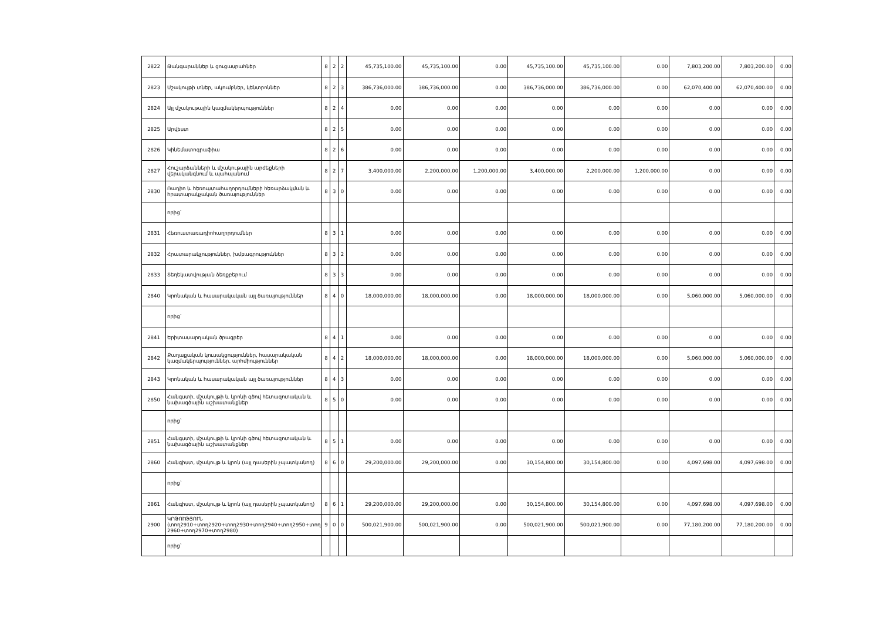| 2822 | Թանգարաններ և ցուցասրահներ | 8 | 2 | 2 | 45,735,100.00 | 45,735,100.00 | 0.00 | 45,735,100.00 | 45,735,100.00 | 0.00 | 7,803,200.00 | 7,803,200.00 | 0.00 |
| 2823 | Մշակույթի տներ, ակումբներ, կենտրոններ | 8 | 2 | 3 | 386,736,000.00 | 386,736,000.00 | 0.00 | 386,736,000.00 | 386,736,000.00 | 0.00 | 62,070,400.00 | 62,070,400.00 | 0.00 |
| 2824 | Այլ մշակութային կազմակերպություններ | 8 | 2 | 4 | 0.00 | 0.00 | 0.00 | 0.00 | 0.00 | 0.00 | 0.00 | 0.00 | 0.00 |
| 2825 | Արվեստ | 8 | 2 | 5 | 0.00 | 0.00 | 0.00 | 0.00 | 0.00 | 0.00 | 0.00 | 0.00 | 0.00 |
| 2826 | Կինեմատոգրաֆիա | 8 | 2 | 6 | 0.00 | 0.00 | 0.00 | 0.00 | 0.00 | 0.00 | 0.00 | 0.00 | 0.00 |
| 2827 | Հուշարձանների և մշակութային արժեքների վերականգնում և պահպանում | 8 | 2 | 7 | 3,400,000.00 | 2,200,000.00 | 1,200,000.00 | 3,400,000.00 | 2,200,000.00 | 1,200,000.00 | 0.00 | 0.00 | 0.00 |
| 2830 | Ռադիո և հեռուստահաղորդումների հեռարձակման և հրատարակչական ծառայություններ | 8 | 3 | 0 | 0.00 | 0.00 | 0.00 | 0.00 | 0.00 | 0.00 | 0.00 | 0.00 | 0.00 |
| | որից` | | | | | | | | | | | | |
| 2831 | Հեռուստառադիոհաղորդումներ | 8 | 3 | 1 | 0.00 | 0.00 | 0.00 | 0.00 | 0.00 | 0.00 | 0.00 | 0.00 | 0.00 |
| 2832 | Հրատարակչություններ, խմբագրություններ | 8 | 3 | 2 | 0.00 | 0.00 | 0.00 | 0.00 | 0.00 | 0.00 | 0.00 | 0.00 | 0.00 |
| 2833 | Տեղեկատվության ձեռքբերում | 8 | 3 | 3 | 0.00 | 0.00 | 0.00 | 0.00 | 0.00 | 0.00 | 0.00 | 0.00 | 0.00 |
| 2840 | Կրոնական և հասարակական այլ ծառայություններ | 8 | 4 | 0 | 18,000,000.00 | 18,000,000.00 | 0.00 | 18,000,000.00 | 18,000,000.00 | 0.00 | 5,060,000.00 | 5,060,000.00 | 0.00 |
| | որից` | | | | | | | | | | | | |
| 2841 | Երիտասարդական ծրագրեր | 8 | 4 | 1 | 0.00 | 0.00 | 0.00 | 0.00 | 0.00 | 0.00 | 0.00 | 0.00 | 0.00 |
| 2842 | Քաղաքական կուսակցություններ, հասարակական կազմակերպություններ, արհմիություններ | 8 | 4 | 2 | 18,000,000.00 | 18,000,000.00 | 0.00 | 18,000,000.00 | 18,000,000.00 | 0.00 | 5,060,000.00 | 5,060,000.00 | 0.00 |
| 2843 | Կրոնական և հասարակական այլ ծառայություններ | 8 | 4 | 3 | 0.00 | 0.00 | 0.00 | 0.00 | 0.00 | 0.00 | 0.00 | 0.00 | 0.00 |
| 2850 | Հանգստի, մշակույթի և կրոնի գծով հետազոտական և նախագծային աշխատանքներ | 8 | 5 | 0 | 0.00 | 0.00 | 0.00 | 0.00 | 0.00 | 0.00 | 0.00 | 0.00 | 0.00 |
| | որից` | | | | | | | | | | | | |
| 2851 | Հանգստի, մշակույթի և կրոնի գծով հետազոտական և նախագծային աշխատանքներ | 8 | 5 | 1 | 0.00 | 0.00 | 0.00 | 0.00 | 0.00 | 0.00 | 0.00 | 0.00 | 0.00 |
| 2860 | Հանգիստ, մշակույթ և կրոն (այլ դասերին չպատկանող) | 8 | 6 | 0 | 29,200,000.00 | 29,200,000.00 | 0.00 | 30,154,800.00 | 30,154,800.00 | 0.00 | 4,097,698.00 | 4,097,698.00 | 0.00 |
| | որից` | | | | | | | | | | | | |
| 2861 | Հանգիստ, մշակույթ և կրոն (այլ դասերին չպատկանող) | 8 | 6 | 1 | 29,200,000.00 | 29,200,000.00 | 0.00 | 30,154,800.00 | 30,154,800.00 | 0.00 | 4,097,698.00 | 4,097,698.00 | 0.00 |
| 2900 | ԿՐԹՈՒԹՅՈՒՆ (տող2910+տող2920+տող2930+տող2940+տող2950+տող 2960+տող2970+տող2980) | 9 | 0 | 0 | 500,021,900.00 | 500,021,900.00 | 0.00 | 500,021,900.00 | 500,021,900.00 | 0.00 | 77,180,200.00 | 77,180,200.00 | 0.00 |
| | որից` | | | | | | | | | | | | |